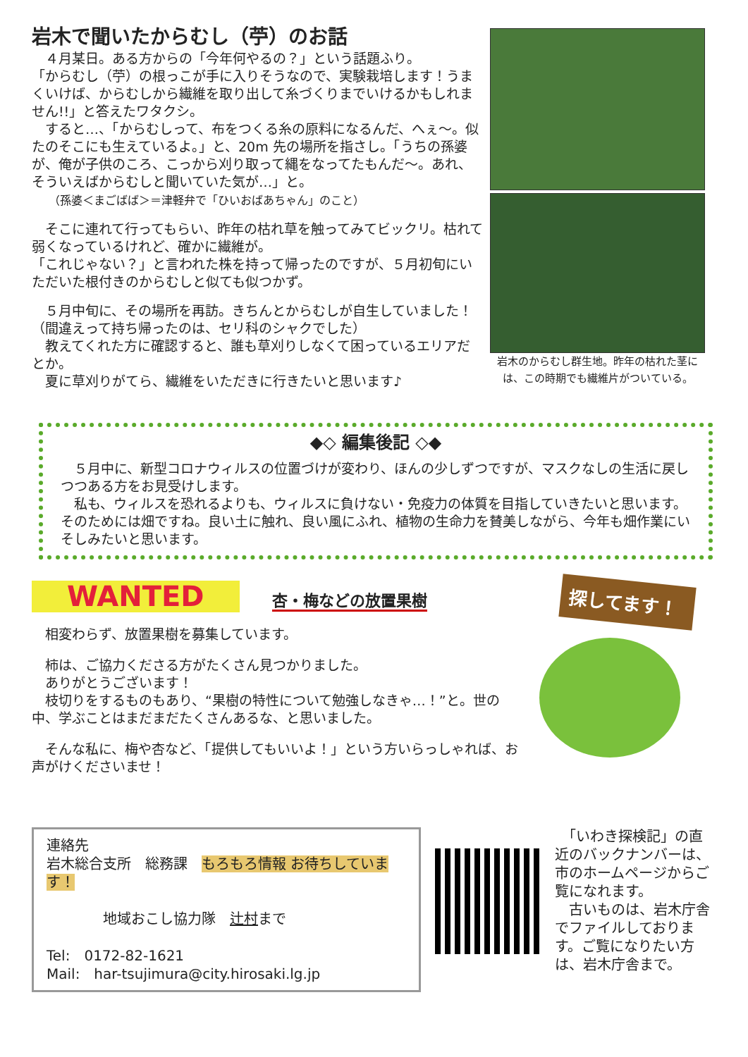岩木で聞いたからむし（苧）のお話
　４月某日。ある方からの「今年何やるの？」という話題ふり。
「からむし（苧）の根っこが手に入りそうなので、実験栽培します！うまくいけば、からむしから繊維を取り出して糸づくりまでいけるかもしれません!!」と答えたワタクシ。
　すると…、「からむしって、布をつくる糸の原料になるんだ、へぇ～。似たのそこにも生えているよ。」と、20m 先の場所を指さし。「うちの孫婆が、俺が子供のころ、こっから刈り取って縄をなってたもんだ～。あれ、そういえばからむしと聞いていた気が…」と。
　　（孫婆＜まごばば＞＝津軽弁で「ひいおばあちゃん」のこと）
　そこに連れて行ってもらい、昨年の枯れ草を触ってみてビックリ。枯れて弱くなっているけれど、確かに繊維が。
「これじゃない？」と言われた株を持って帰ったのですが、５月初旬にいただいた根付きのからむしと似ても似つかず。
　５月中旬に、その場所を再訪。きちんとからむしが自生していました！（間違えって持ち帰ったのは、セリ科のシャクでした）
　教えてくれた方に確認すると、誰も草刈りしなくて困っているエリアだとか。
　夏に草刈りがてら、繊維をいただきに行きたいと思います♪
岩木のからむし群生地。昨年の枯れた茎には、この時期でも繊維片がついている。
◆◇ 編集後記 ◇◆
　５月中に、新型コロナウィルスの位置づけが変わり、ほんの少しずつですが、マスクなしの生活に戻しつつある方をお見受けします。
　私も、ウィルスを恐れるよりも、ウィルスに負けない・免疫力の体質を目指していきたいと思います。そのためには畑ですね。良い土に触れ、良い風にふれ、植物の生命力を賛美しながら、今年も畑作業にいそしみたいと思います。
WANTED 杏・梅などの放置果樹
　相変わらず、放置果樹を募集しています。
　柿は、ご協力くださる方がたくさん見つかりました。
　ありがとうございます！
　枝切りをするものもあり、“果樹の特性について勉強しなきゃ…！”と。世の中、学ぶことはまだまだたくさんあるな、と思いました。
　そんな私に、梅や杏など、「提供してもいいよ！」という方いらっしゃれば、お声がけくださいませ！
探してます！
連絡先
岩木総合支所　総務課　もろもろ情報 お待ちしています！
　　　　地域おこし協力隊　辻村まで
Tel:　0172-82-1621
Mail:　har-tsujimura@city.hirosaki.lg.jp
　「いわき探検記」の直近のバックナンバーは、市のホームページからご覧になれます。
　古いものは、岩木庁舎でファイルしております。ご覧になりたい方は、岩木庁舎まで。